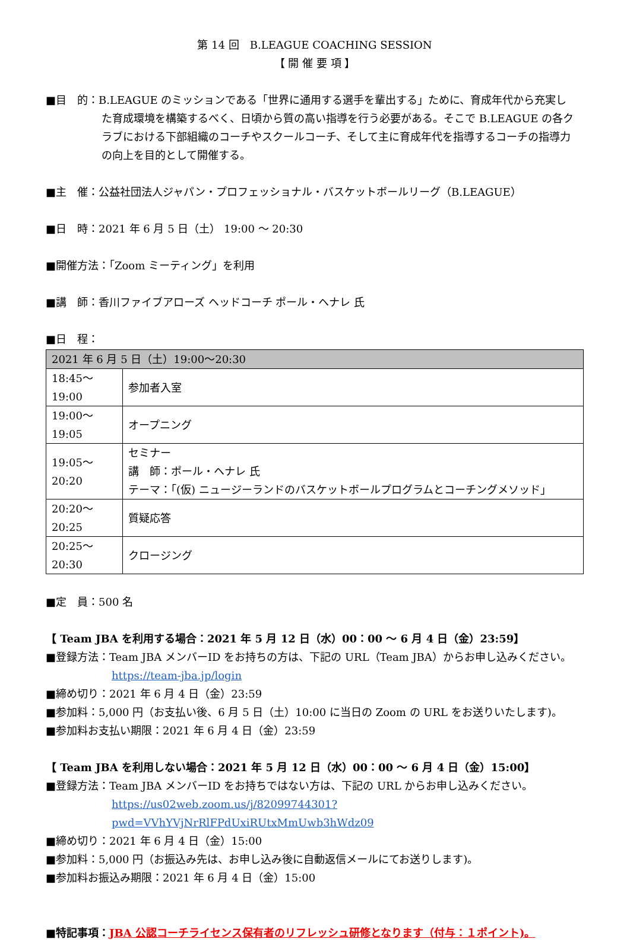第 14 回　B.LEAGUE COACHING SESSION
【 開 催 要 項 】
■目　的：B.LEAGUE のミッションである「世界に通用する選手を輩出する」ために、育成年代から充実し
た育成環境を構築するべく、日頃から質の高い指導を行う必要がある。そこで B.LEAGUE の各ク ラブにおける下部組織のコーチやスクールコーチ、そして主に育成年代を指導するコーチの指導力 の向上を目的として開催する。
■主　催：公益社団法人ジャパン・プロフェッショナル・バスケットボールリーグ（B.LEAGUE）
■日　時：2021 年 6 月 5 日（土） 19:00 ～ 20:30
■開催方法：「Zoom ミーティング」を利用
■講　師：香川ファイブアローズ ヘッドコーチ ポール・ヘナレ 氏
■日　程：
| 2021 年 6 月 5 日（土）19:00～20:30 | |
| 18:45～19:00 | 参加者入室 |
| 19:00～19:05 | オープニング |
| 19:05～20:20 | セミナー 講 師：ポール・ヘナレ 氏 テーマ：「(仮) ニュージーランドのバスケットボールプログラムとコーチングメソッド」 |
| 20:20～20:25 | 質疑応答 |
| 20:25～20:30 | クロージング |
■定　員：500 名
【 Team JBA を利用する場合：2021 年 5 月 12 日（水）00：00 ～ 6 月 4 日（金）23:59】
■登録方法：Team JBA メンバーID をお持ちの方は、下記の URL（Team JBA）からお申し込みください。
https://team-jba.jp/login
■締め切り：2021 年 6 月 4 日（金）23:59
■参加料：5,000 円（お支払い後、6 月 5 日（土）10:00 に当日の Zoom の URL をお送りいたします)。
■参加料お支払い期限：2021 年 6 月 4 日（金）23:59
【 Team JBA を利用しない場合：2021 年 5 月 12 日（水）00：00 ～ 6 月 4 日（金）15:00】
■登録方法：Team JBA メンバーID をお持ちではない方は、下記の URL からお申し込みください。
https://us02web.zoom.us/j/82099744301?pwd=VVhYVjNrRlFPdUxiRUtxMmUwb3hWdz09
■締め切り：2021 年 6 月 4 日（金）15:00
■参加料：5,000 円（お振込み先は、お申し込み後に自動返信メールにてお送りします)。
■参加料お振込み期限：2021 年 6 月 4 日（金）15:00
■特記事項：JBA 公認コーチライセンス保有者のリフレッシュ研修となります（付与：１ポイント)。